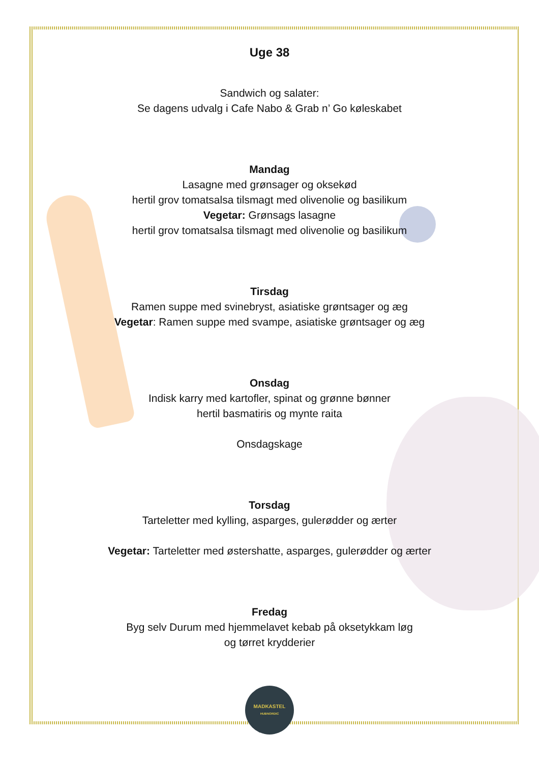Uge 38
Sandwich og salater:
Se dagens udvalg i Cafe Nabo & Grab n’ Go køleskabet
Mandag
Lasagne med grønsager og oksekød
hertil grov tomatsalsa tilsmagt med olivenolie og basilikum
Vegetar: Grønsags lasagne
hertil grov tomatsalsa tilsmagt med olivenolie og basilikum
Tirsdag
Ramen suppe med svinebryst, asiatiske grøntsager og æg
Vegetar: Ramen suppe med svampe, asiatiske grøntsager og æg
Onsdag
Indisk karry med kartofler, spinat og grønne bønner
hertil basmatiris og mynte raita
Onsdagskage
Torsdag
Tarteletter med kylling, asparges, gulerødder og ærter
Vegetar: Tarteletter med østershatte, asparges, gulerødder og ærter
Fredag
Byg selv Durum med hjemmelavet kebab på oksetykkam løg
og tørret krydderier
MADKASTEL
HUBNORDIC